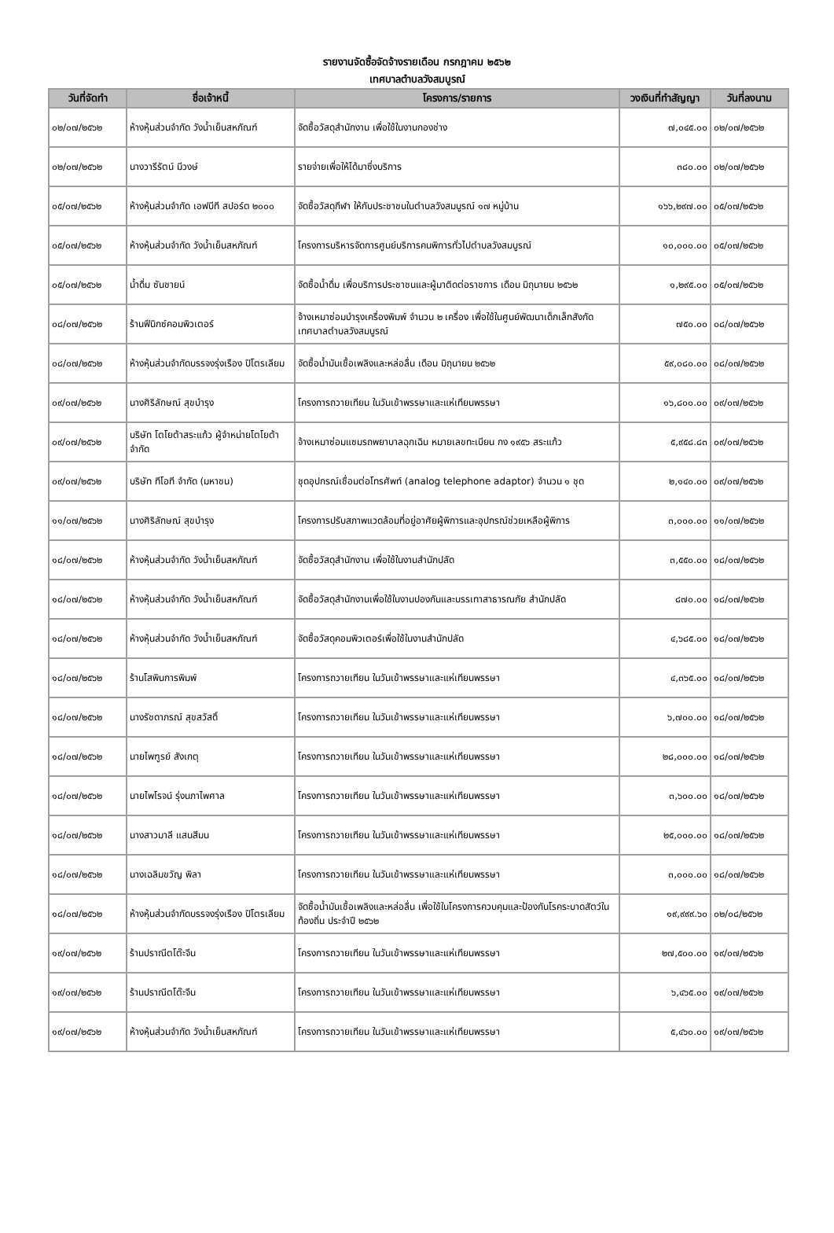รายงานจัดซื้อจัดจ้างรายเดือน กรกฎาคม ๒๕๖๒
เทศบาลตำบลวังสมบูรณ์
| วันที่จัดทำ | ชื่อเจ้าหนี้ | โครงการ/รายการ | วงเงินที่ทำสัญญา | วันที่ลงนาม |
| --- | --- | --- | --- | --- |
| ๐๒/๐๗/๒๕๖๒ | ห้างหุ้นส่วนจำกัด วังน้ำเย็นสหภัณฑ์ | จัดซื้อวัสดุสำนักงาน เพื่อใช้ในงานกองช่าง | ๗,๐๔๕.๐๐ | ๐๒/๐๗/๒๕๖๒ |
| ๐๒/๐๗/๒๕๖๒ | นางวารีรัตน์ มีวงษ์ | รายจ่ายเพื่อให้ได้มาซึ่งบริการ | ๓๘๐.๐๐ | ๐๒/๐๗/๒๕๖๒ |
| ๐๕/๐๗/๒๕๖๒ | ห้างหุ้นส่วนจำกัด เอฟบีที สปอร์ต ๒๐๐๐ | จัดซื้อวัสดุกีฬา ให้กับประชาชนในตำบลวังสมบูรณ์ ๑๗ หมู่บ้าน | ๑๖๖,๒๙๗.๐๐ | ๐๕/๐๗/๒๕๖๒ |
| ๐๕/๐๗/๒๕๖๒ | ห้างหุ้นส่วนจำกัด วังน้ำเย็นสหภัณฑ์ | โครงการบริหารจัดการศูนย์บริการคนพิการทั่วไปตำบลวังสมบูรณ์ | ๑๐,๐๐๐.๐๐ | ๐๕/๐๗/๒๕๖๒ |
| ๐๕/๐๗/๒๕๖๒ | น้ำดื่ม ซันชายน์ | จัดซื้อน้ำดื่ม เพื่อบริการประชาชนและผู้มาติดต่อราชการ เดือน มิถุนายน ๒๕๖๒ | ๑,๒๙๕.๐๐ | ๐๕/๐๗/๒๕๖๒ |
| ๐๘/๐๗/๒๕๖๒ | ร้านฟีนิกซ์คอมพิวเตอร์ | จ้างเหมาซ่อมบำรุงเครื่องพิมพ์ จำนวน ๒ เครื่อง เพื่อใช้ในศูนย์พัฒนาเด็กเล็กสังกัด เทศบาลตำบลวังสมบูรณ์ | ๗๕๐.๐๐ | ๐๘/๐๗/๒๕๖๒ |
| ๐๘/๐๗/๒๕๖๒ | ห้างหุ้นส่วนจำกัดบรรจงรุ่งเรือง ปิโตรเลียม | จัดซื้อน้ำมันเชื้อเพลิงและหล่อลื่น เดือน มิถุนายน ๒๕๖๒ | ๕๙,๐๘๐.๐๐ | ๐๘/๐๗/๒๕๖๒ |
| ๐๙/๐๗/๒๕๖๒ | นางศิริลักษณ์ สุขบำรุง | โครงการถวายเทียน ในวันเข้าพรรษาและแห่เทียนพรรษา | ๑๖,๘๐๐.๐๐ | ๐๙/๐๗/๒๕๖๒ |
| ๐๙/๐๗/๒๕๖๒ | บริษัท โตโยต้าสระแก้ว ผู้จำหน่ายโตโยต้า จำกัด | จ้างเหมาซ่อมแซมรถพยาบาลฉุกเฉิน หมายเลขทะเบียน กง ๑๙๕๖ สระแก้ว | ๕,๙๕๘.๘๓ | ๐๙/๐๗/๒๕๖๒ |
| ๐๙/๐๗/๒๕๖๒ | บริษัท ทีโอที จำกัด (มหาชน) | ชุดอุปกรณ์เชื่อมต่อโทรศัพท์ (analog telephone adaptor) จำนวน ๑ ชุด | ๒,๑๔๐.๐๐ | ๐๙/๐๗/๒๕๖๒ |
| ๑๑/๐๗/๒๕๖๒ | นางศิริลักษณ์ สุขบำรุง | โครงการปรับสภาพแวดล้อมที่อยู่อาศัยผู้พิการและอุปกรณ์ช่วยเหลือผู้พิการ | ๓,๐๐๐.๐๐ | ๑๑/๐๗/๒๕๖๒ |
| ๑๘/๐๗/๒๕๖๒ | ห้างหุ้นส่วนจำกัด วังน้ำเย็นสหภัณฑ์ | จัดซื้อวัสดุสำนักงาน เพื่อใช้ในงานสำนักปลัด | ๓,๕๕๐.๐๐ | ๑๘/๐๗/๒๕๖๒ |
| ๑๘/๐๗/๒๕๖๒ | ห้างหุ้นส่วนจำกัด วังน้ำเย็นสหภัณฑ์ | จัดซื้อวัสดุสำนักงานเพื่อใช้ในงานปองกันและบรรเทาสาธารณภัย สำนักปลัด | ๘๗๐.๐๐ | ๑๘/๐๗/๒๕๖๒ |
| ๑๘/๐๗/๒๕๖๒ | ห้างหุ้นส่วนจำกัด วังน้ำเย็นสหภัณฑ์ | จัดซื้อวัสดุคอมพิวเตอร์เพื่อใช้ในงานสำนักปลัด | ๔,๖๘๕.๐๐ | ๑๘/๐๗/๒๕๖๒ |
| ๑๘/๐๗/๒๕๖๒ | ร้านโสพินการพิมพ์ | โครงการถวายเทียน ในวันเข้าพรรษาและแห่เทียนพรรษา | ๔,๓๖๕.๐๐ | ๑๘/๐๗/๒๕๖๒ |
| ๑๘/๐๗/๒๕๖๒ | นางรัชดาภรณ์ สุขสวัสดิ์ | โครงการถวายเทียน ในวันเข้าพรรษาและแห่เทียนพรรษา | ๖,๗๐๐.๐๐ | ๑๘/๐๗/๒๕๖๒ |
| ๑๘/๐๗/๒๕๖๒ | นายไพฑูรย์ สังเกตุ | โครงการถวายเทียน ในวันเข้าพรรษาและแห่เทียนพรรษา | ๒๘,๐๐๐.๐๐ | ๑๘/๐๗/๒๕๖๒ |
| ๑๘/๐๗/๒๕๖๒ | นายไพโรจน์ รุ่งนภาไพศาล | โครงการถวายเทียน ในวันเข้าพรรษาและแห่เทียนพรรษา | ๓,๖๐๐.๐๐ | ๑๘/๐๗/๒๕๖๒ |
| ๑๘/๐๗/๒๕๖๒ | นางสาวมาลี แสนสีมน | โครงการถวายเทียน ในวันเข้าพรรษาและแห่เทียนพรรษา | ๒๕,๐๐๐.๐๐ | ๑๘/๐๗/๒๕๖๒ |
| ๑๘/๐๗/๒๕๖๒ | นางเฉลิมขวัญ พิลา | โครงการถวายเทียน ในวันเข้าพรรษาและแห่เทียนพรรษา | ๓,๐๐๐.๐๐ | ๑๘/๐๗/๒๕๖๒ |
| ๑๘/๐๗/๒๕๖๒ | ห้างหุ้นส่วนจำกัดบรรจงรุ่งเรือง ปิโตรเลียม | จัดซื้อน้ำมันเชื้อเพลิงและหล่อลื่น เพื่อใช้ในโครงการควบคุมและป้องกันโรคระบาดสัตว์ในท้องถิ่น ประจำปี ๒๕๖๒ | ๑๙,๙๙๙.๖๐ | ๐๒/๐๘/๒๕๖๒ |
| ๑๙/๐๗/๒๕๖๒ | ร้านปราณีตโต๊ะจีน | โครงการถวายเทียน ในวันเข้าพรรษาและแห่เทียนพรรษา | ๒๗,๕๐๐.๐๐ | ๑๙/๐๗/๒๕๖๒ |
| ๑๙/๐๗/๒๕๖๒ | ร้านปราณีตโต๊ะจีน | โครงการถวายเทียน ในวันเข้าพรรษาและแห่เทียนพรรษา | ๖,๔๖๕.๐๐ | ๑๙/๐๗/๒๕๖๒ |
| ๑๙/๐๗/๒๕๖๒ | ห้างหุ้นส่วนจำกัด วังน้ำเย็นสหภัณฑ์ | โครงการถวายเทียน ในวันเข้าพรรษาและแห่เทียนพรรษา | ๕,๔๖๐.๐๐ | ๑๙/๐๗/๒๕๖๒ |